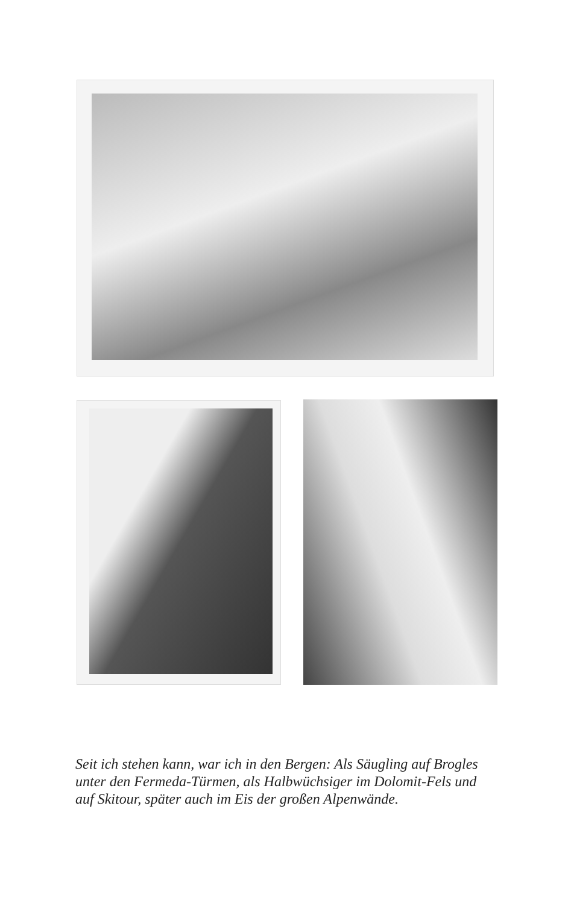Seit ich stehen kann, war ich in den Bergen: Als Säugling auf Brogles unter den Fermeda-Türmen, als Halbwüchsiger im Dolomit-Fels und auf Skitour, später auch im Eis der großen Alpenwände.